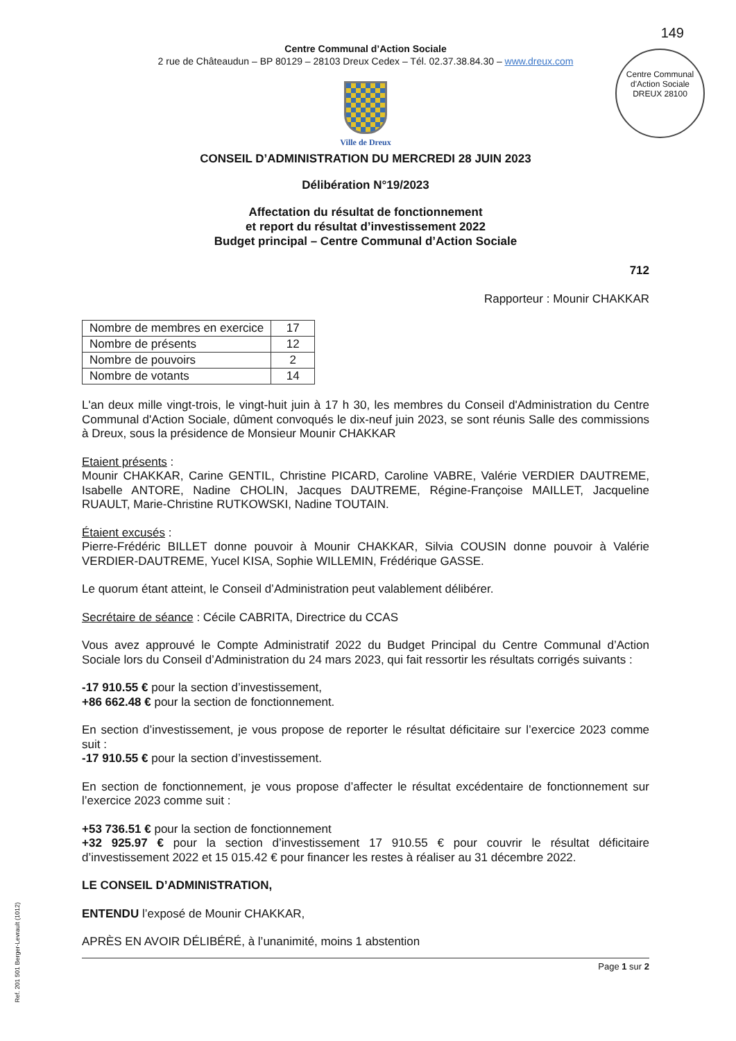Centre Communal d'Action Sociale
DREUX 28100
149
Centre Communal d’Action Sociale
2 rue de Châteaudun – BP 80129 – 28103 Dreux Cedex – Tél. 02.37.38.84.30 – www.dreux.com
Ville de Dreux
CONSEIL D’ADMINISTRATION DU MERCREDI 28 JUIN 2023
Délibération N°19/2023
Affectation du résultat de fonctionnement
et report du résultat d’investissement 2022
Budget principal – Centre Communal d’Action Sociale
712
Rapporteur : Mounir CHAKKAR
| Nombre de membres en exercice | 17 |
| Nombre de présents | 12 |
| Nombre de pouvoirs | 2 |
| Nombre de votants | 14 |
L'an deux mille vingt-trois, le vingt-huit juin à 17 h 30, les membres du Conseil d'Administration du Centre Communal d'Action Sociale, dûment convoqués le dix-neuf juin 2023, se sont réunis Salle des commissions à Dreux, sous la présidence de Monsieur Mounir CHAKKAR
Etaient présents :
Mounir CHAKKAR, Carine GENTIL, Christine PICARD, Caroline VABRE, Valérie VERDIER DAUTREME, Isabelle ANTORE, Nadine CHOLIN, Jacques DAUTREME, Régine-Françoise MAILLET, Jacqueline RUAULT, Marie-Christine RUTKOWSKI, Nadine TOUTAIN.
Étaient excusés :
Pierre-Frédéric BILLET donne pouvoir à Mounir CHAKKAR, Silvia COUSIN donne pouvoir à Valérie VERDIER-DAUTREME, Yucel KISA, Sophie WILLEMIN, Frédérique GASSE.
Le quorum étant atteint, le Conseil d’Administration peut valablement délibérer.
Secrétaire de séance : Cécile CABRITA, Directrice du CCAS
Vous avez approuvé le Compte Administratif 2022 du Budget Principal du Centre Communal d’Action Sociale lors du Conseil d’Administration du 24 mars 2023, qui fait ressortir les résultats corrigés suivants :
-17 910.55 € pour la section d’investissement,
+86 662.48 € pour la section de fonctionnement.
En section d’investissement, je vous propose de reporter le résultat déficitaire sur l’exercice 2023 comme suit :
-17 910.55 € pour la section d’investissement.
En section de fonctionnement, je vous propose d’affecter le résultat excédentaire de fonctionnement sur l’exercice 2023 comme suit :
+53 736.51 € pour la section de fonctionnement
+32 925.97 € pour la section d’investissement 17 910.55 € pour couvrir le résultat déficitaire d’investissement 2022 et 15 015.42 € pour financer les restes à réaliser au 31 décembre 2022.
LE CONSEIL D’ADMINISTRATION,
ENTENDU l’exposé de Mounir CHAKKAR,
APRÈS EN AVOIR DÉLIBÉRÉ, à l’unanimité, moins 1 abstention
Page 1 sur 2
Ref. 201 501 Berger-Levrault (1012)